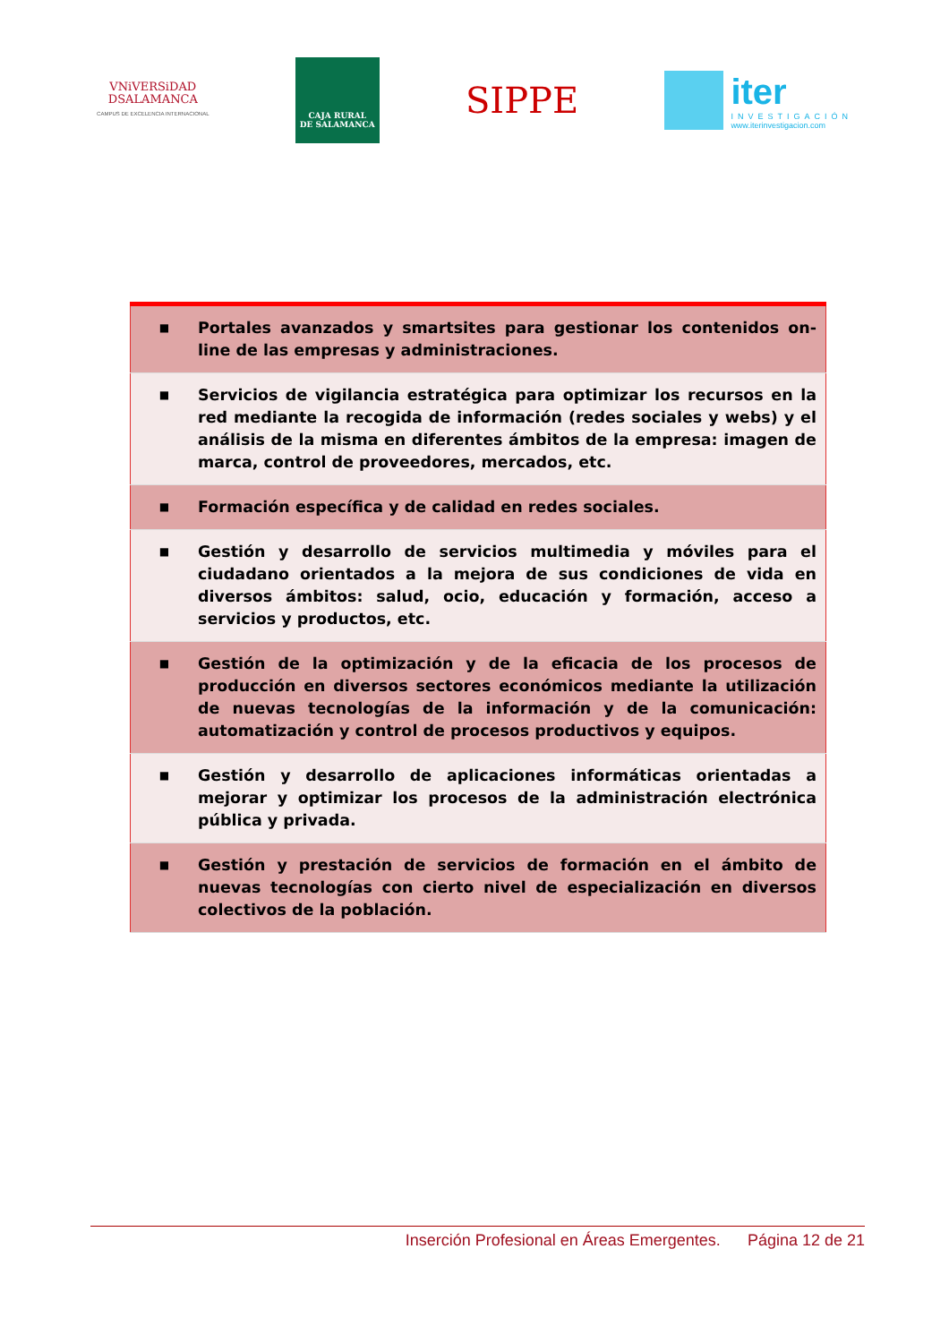VNiVERSiDAD
DSALAMANCA
CAMPUS DE EXCELENCIA INTERNACIONAL
CAJA RURAL
DE SALAMANCA
SIPPE
iter
INVESTIGACIÓN
www.iterinvestigacion.com
| ■ | Portales avanzados y smartsites para gestionar los contenidos on-line de las empresas y administraciones. |
| ■ | Servicios de vigilancia estratégica para optimizar los recursos en la red mediante la recogida de información (redes sociales y webs) y el análisis de la misma en diferentes ámbitos de la empresa: imagen de marca, control de proveedores, mercados, etc. |
| ■ | Formación específica y de calidad en redes sociales. |
| ■ | Gestión y desarrollo de servicios multimedia y móviles para el ciudadano orientados a la mejora de sus condiciones de vida en diversos ámbitos: salud, ocio, educación y formación, acceso a servicios y productos, etc. |
| ■ | Gestión de la optimización y de la eficacia de los procesos de producción en diversos sectores económicos mediante la utilización de nuevas tecnologías de la información y de la comunicación: automatización y control de procesos productivos y equipos. |
| ■ | Gestión y desarrollo de aplicaciones informáticas orientadas a mejorar y optimizar los procesos de la administración electrónica pública y privada. |
| ■ | Gestión y prestación de servicios de formación en el ámbito de nuevas tecnologías con cierto nivel de especialización en diversos colectivos de la población. |
Inserción Profesional en Áreas Emergentes. Página 12 de 21